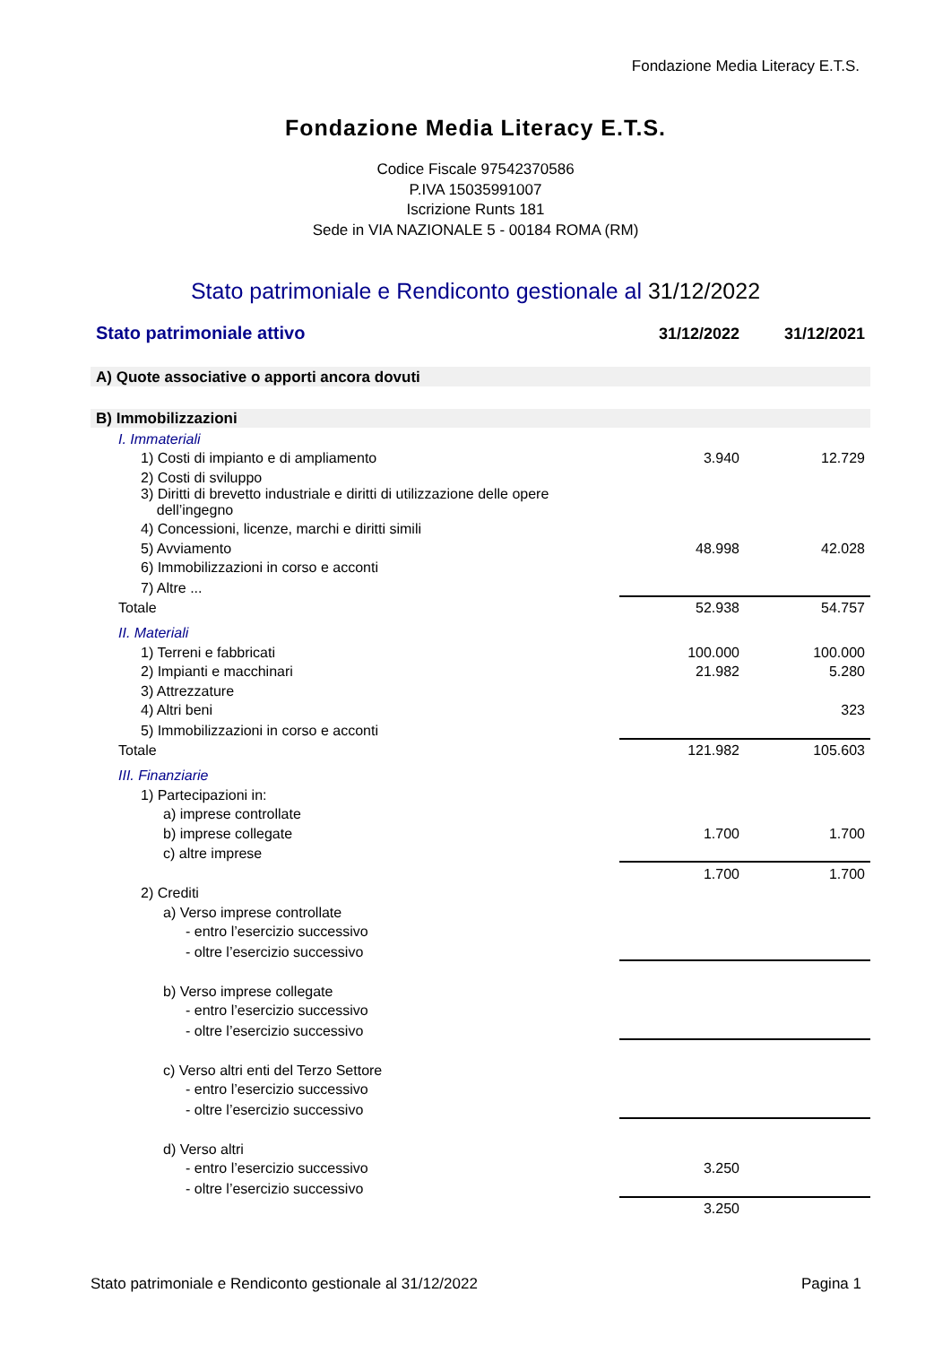Fondazione Media Literacy E.T.S.
Fondazione Media Literacy E.T.S.
Codice Fiscale 97542370586
P.IVA 15035991007
Iscrizione Runts 181
Sede in VIA NAZIONALE 5 - 00184 ROMA (RM)
Stato patrimoniale e Rendiconto gestionale al 31/12/2022
| Stato patrimoniale attivo | 31/12/2022 | 31/12/2021 |
| --- | --- | --- |
| A) Quote associative o apporti ancora dovuti | | |
| B) Immobilizzazioni | | |
| I. Immateriali | | |
| 1) Costi di impianto e di ampliamento | 3.940 | 12.729 |
| 2) Costi di sviluppo | | |
| 3) Diritti di brevetto industriale e diritti di utilizzazione delle opere dell’ingegno | | |
| 4) Concessioni, licenze, marchi e diritti simili | | |
| 5) Avviamento | 48.998 | 42.028 |
| 6) Immobilizzazioni in corso e acconti | | |
| 7) Altre ... | | |
| Totale | 52.938 | 54.757 |
| II. Materiali | | |
| 1) Terreni e fabbricati | 100.000 | 100.000 |
| 2) Impianti e macchinari | 21.982 | 5.280 |
| 3) Attrezzature | | |
| 4) Altri beni | | 323 |
| 5) Immobilizzazioni in corso e acconti | | |
| Totale | 121.982 | 105.603 |
| III. Finanziarie | | |
| 1) Partecipazioni in: | | |
| a) imprese controllate | | |
| b) imprese collegate | 1.700 | 1.700 |
| c) altre imprese | | |
| | 1.700 | 1.700 |
| 2) Crediti | | |
| a) Verso imprese controllate | | |
| - entro l’esercizio successivo | | |
| - oltre l’esercizio successivo | | |
| b) Verso imprese collegate | | |
| - entro l’esercizio successivo | | |
| - oltre l’esercizio successivo | | |
| c) Verso altri enti del Terzo Settore | | |
| - entro l’esercizio successivo | | |
| - oltre l’esercizio successivo | | |
| d) Verso altri | | |
| - entro l’esercizio successivo | 3.250 | |
| - oltre l’esercizio successivo | | |
| | 3.250 | |
Stato patrimoniale e Rendiconto gestionale al 31/12/2022 Pagina 1